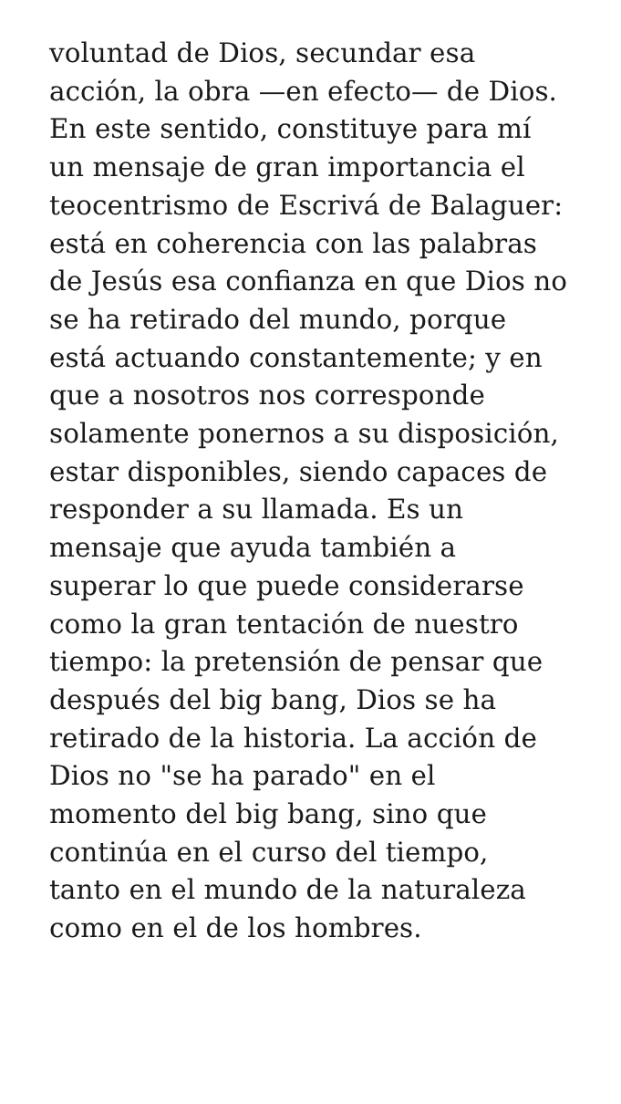voluntad de Dios, secundar esa
acción, la obra —en efecto— de Dios.
En este sentido, constituye para mí
un mensaje de gran importancia el
teocentrismo de Escrivá de Balaguer:
está en coherencia con las palabras
de Jesús esa confianza en que Dios no
se ha retirado del mundo, porque
está actuando constantemente; y en
que a nosotros nos corresponde
solamente ponernos a su disposición,
estar disponibles, siendo capaces de
responder a su llamada. Es un
mensaje que ayuda también a
superar lo que puede considerarse
como la gran tentación de nuestro
tiempo: la pretensión de pensar que
después del big bang, Dios se ha
retirado de la historia. La acción de
Dios no "se ha parado" en el
momento del big bang, sino que
continúa en el curso del tiempo,
tanto en el mundo de la naturaleza
como en el de los hombres.